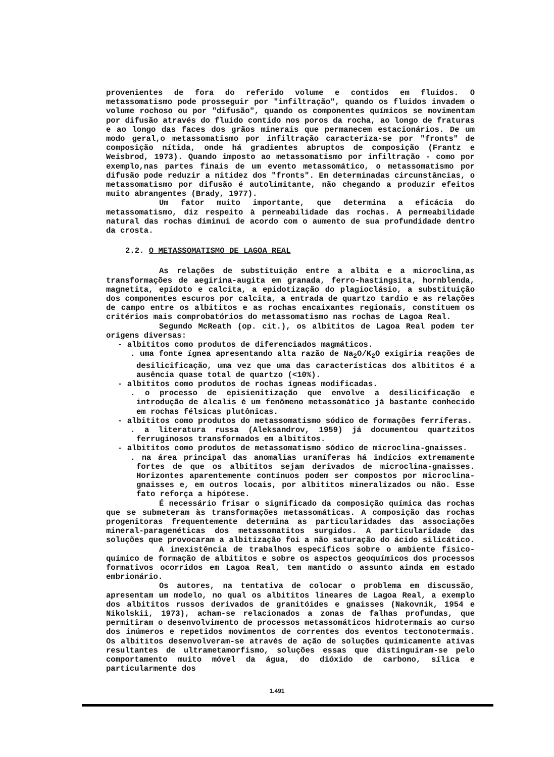provenientes de fora do referido volume e contidos em fluidos. O metassomatismo pode prosseguir por "infiltração", quando os fluidos invadem o volume rochoso ou por "difusão", quando os componentes químicos se movimentam por difusão através do fluido contido nos poros da rocha, ao longo de fraturas e ao longo das faces dos grãos minerais que permanecem estacionários. De um modo geral,o metassomatismo por infiltração caracteriza-se por "fronts" de composição nítida, onde há gradientes abruptos de composição (Frantz e Weisbrod, 1973). Quando imposto ao metassomatismo por infiltração - como por exemplo,nas partes finais de um evento metassomático, o metassomatismo por difusão pode reduzir a nitidez dos "fronts". Em determinadas circunstâncias, o metassomatismo por difusão é autolimitante, não chegando a produzir efeitos muito abrangentes (Brady, 1977).
Um fator muito importante, que determina a eficácia do metassomatismo, diz respeito à permeabilidade das rochas. A permeabilidade natural das rochas diminui de acordo com o aumento de sua profundidade dentro da crosta.
2.2. O METASSOMATISMO DE LAGOA REAL
As relações de substituição entre a albita e a microclina,as transformações de aegirina-augita em granada, ferro-hastingsita, hornblenda, magnetita, epídoto e calcita, a epidotização do plagioclásio, a substituição dos componentes escuros por calcita, a entrada de quartzo tardio e as relações de campo entre os albititos e as rochas encaixantes regionais, constituem os critérios mais comprobatórios do metassomatismo nas rochas de Lagoa Real.
Segundo McReath (op. cit.), os albititos de Lagoa Real podem ter origens diversas:
- albititos como produtos de diferenciados magmáticos.
. uma fonte ígnea apresentando alta razão de Na<sub>2</sub>O/K<sub>2</sub>O exigiria reações de desilicificação, uma vez que uma das características dos albititos é a ausência quase total de quartzo (<10%).
- albititos como produtos de rochas ígneas modificadas.
. o processo de episienitização que envolve a desilicificação e introdução de álcalis é um fenômeno metassomático já bastante conhecido em rochas félsicas plutônicas.
- albititos como produtos do metassomatismo sódico de formações ferríferas.
. a literatura russa (Aleksandrov, 1959) já documentou quartzitos ferruginosos transformados em albititos.
- albititos como produtos de metassomatismo sódico de microclina-gnaisses.
. na área principal das anomalias uraníferas há indícios extremamente fortes de que os albititos sejam derivados de microclina-gnaisses. Horizontes aparentemente contínuos podem ser compostos por microclina-gnaisses e, em outros locais, por albititos mineralizados ou não. Esse fato reforça a hipótese.
É necessário frisar o significado da composição química das rochas que se submeteram às transformações metassomáticas. A composição das rochas progenitoras frequentemente determina as particularidades das associações mineral-paragenéticas dos metassomatitos surgidos. A particularidade das soluções que provocaram a albitização foi a não saturação do ácido silicático.
A inexistência de trabalhos específicos sobre o ambiente físico-químico de formação de albititos e sobre os aspectos geoquímicos dos processos formativos ocorridos em Lagoa Real, tem mantido o assunto ainda em estado embrionário.
Os autores, na tentativa de colocar o problema em discussão, apresentam um modelo, no qual os albititos lineares de Lagoa Real, a exemplo dos albititos russos derivados de granitóides e gnaisses (Nakovnik, 1954 e Nikolskii, 1973), acham-se relacionados a zonas de falhas profundas, que permitiram o desenvolvimento de processos metassomáticos hidrotermais ao curso dos inúmeros e repetidos movimentos de correntes dos eventos tectonotermais. Os albititos desenvolveram-se através de ação de soluções quimicamente ativas resultantes de ultrametamorfismo, soluções essas que distinguiram-se pelo comportamento muito móvel da água, do dióxido de carbono, sílica e particularmente dos
1.491